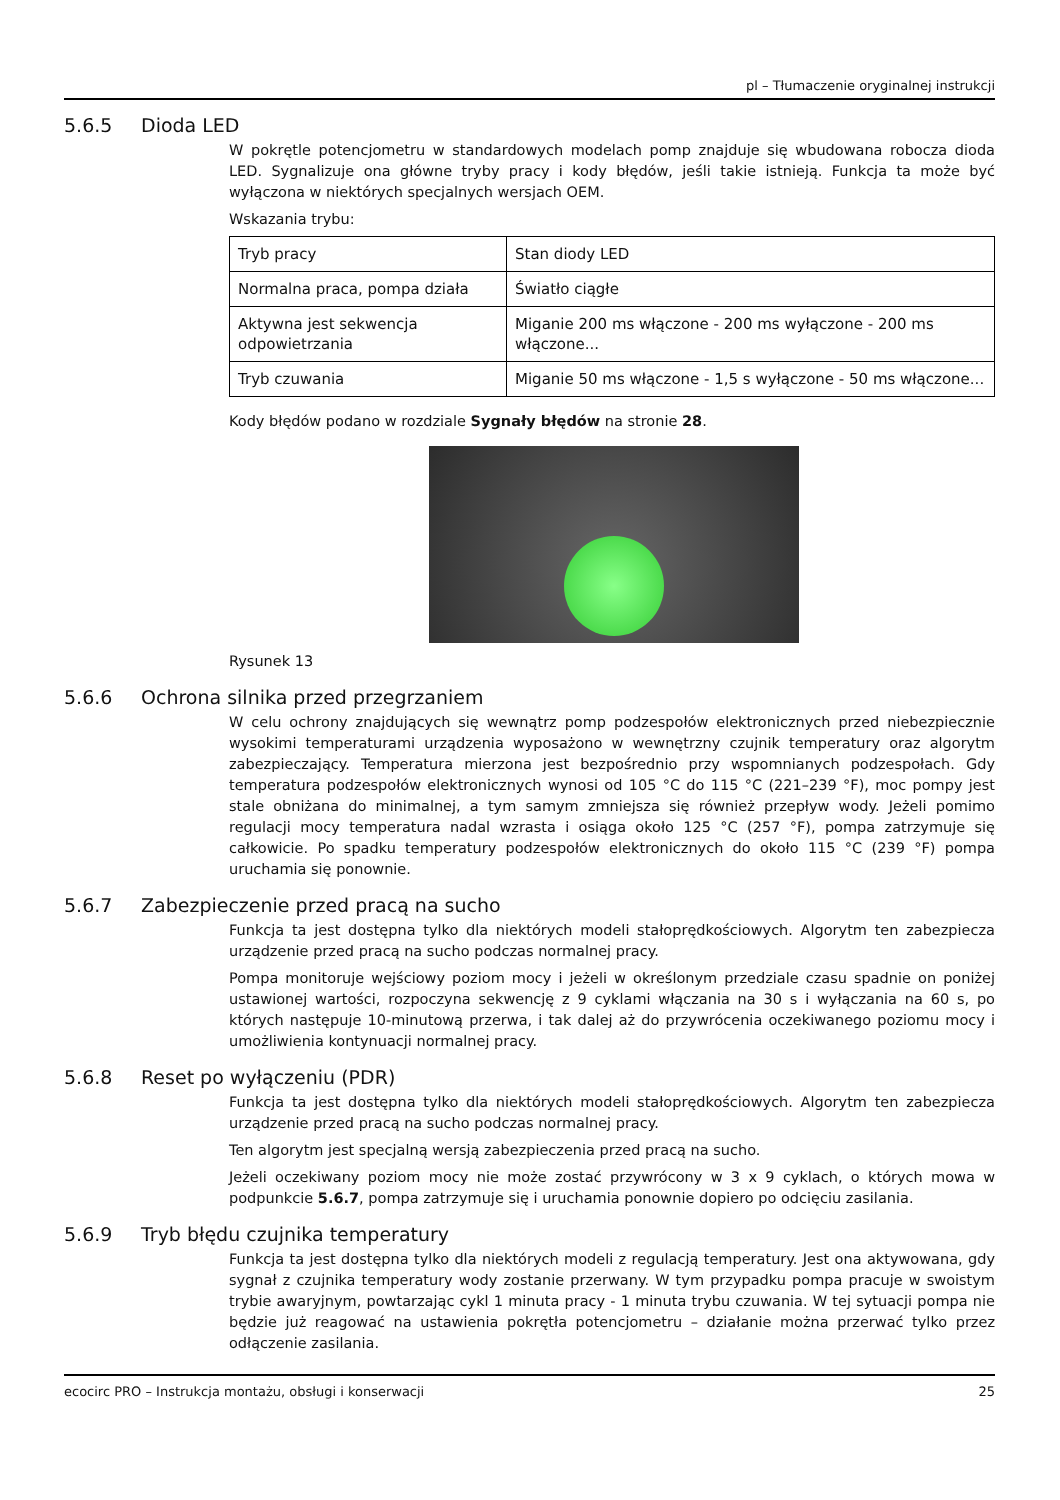pl – Tłumaczenie oryginalnej instrukcji
5.6.5 Dioda LED
W pokrętle potencjometru w standardowych modelach pomp znajduje się wbudowana robocza dioda LED. Sygnalizuje ona główne tryby pracy i kody błędów, jeśli takie istnieją. Funkcja ta może być wyłączona w niektórych specjalnych wersjach OEM.
Wskazania trybu:
| Tryb pracy | Stan diody LED |
| --- | --- |
| Normalna praca, pompa działa | Światło ciągłe |
| Aktywna jest sekwencja odpowietrzania | Miganie 200 ms włączone - 200 ms wyłączone - 200 ms włączone... |
| Tryb czuwania | Miganie 50 ms włączone - 1,5 s wyłączone - 50 ms włączone... |
Kody błędów podano w rozdziale Sygnały błędów na stronie 28.
Rysunek 13
5.6.6 Ochrona silnika przed przegrzaniem
W celu ochrony znajdujących się wewnątrz pomp podzespołów elektronicznych przed niebezpiecznie wysokimi temperaturami urządzenia wyposażono w wewnętrzny czujnik temperatury oraz algorytm zabezpieczający. Temperatura mierzona jest bezpośrednio przy wspomnianych podzespołach. Gdy temperatura podzespołów elektronicznych wynosi od 105 °C do 115 °C (221–239 °F), moc pompy jest stale obniżana do minimalnej, a tym samym zmniejsza się również przepływ wody. Jeżeli pomimo regulacji mocy temperatura nadal wzrasta i osiąga około 125 °C (257 °F), pompa zatrzymuje się całkowicie. Po spadku temperatury podzespołów elektronicznych do około 115 °C (239 °F) pompa uruchamia się ponownie.
5.6.7 Zabezpieczenie przed pracą na sucho
Funkcja ta jest dostępna tylko dla niektórych modeli stałoprędkościowych. Algorytm ten zabezpiecza urządzenie przed pracą na sucho podczas normalnej pracy.
Pompa monitoruje wejściowy poziom mocy i jeżeli w określonym przedziale czasu spadnie on poniżej ustawionej wartości, rozpoczyna sekwencję z 9 cyklami włączania na 30 s i wyłączania na 60 s, po których następuje 10-minutową przerwa, i tak dalej aż do przywrócenia oczekiwanego poziomu mocy i umożliwienia kontynuacji normalnej pracy.
5.6.8 Reset po wyłączeniu (PDR)
Funkcja ta jest dostępna tylko dla niektórych modeli stałoprędkościowych. Algorytm ten zabezpiecza urządzenie przed pracą na sucho podczas normalnej pracy.
Ten algorytm jest specjalną wersją zabezpieczenia przed pracą na sucho.
Jeżeli oczekiwany poziom mocy nie może zostać przywrócony w 3 x 9 cyklach, o których mowa w podpunkcie 5.6.7, pompa zatrzymuje się i uruchamia ponownie dopiero po odcięciu zasilania.
5.6.9 Tryb błędu czujnika temperatury
Funkcja ta jest dostępna tylko dla niektórych modeli z regulacją temperatury. Jest ona aktywowana, gdy sygnał z czujnika temperatury wody zostanie przerwany. W tym przypadku pompa pracuje w swoistym trybie awaryjnym, powtarzając cykl 1 minuta pracy - 1 minuta trybu czuwania. W tej sytuacji pompa nie będzie już reagować na ustawienia pokrętła potencjometru – działanie można przerwać tylko przez odłączenie zasilania.
ecocirc PRO – Instrukcja montażu, obsługi i konserwacji 25